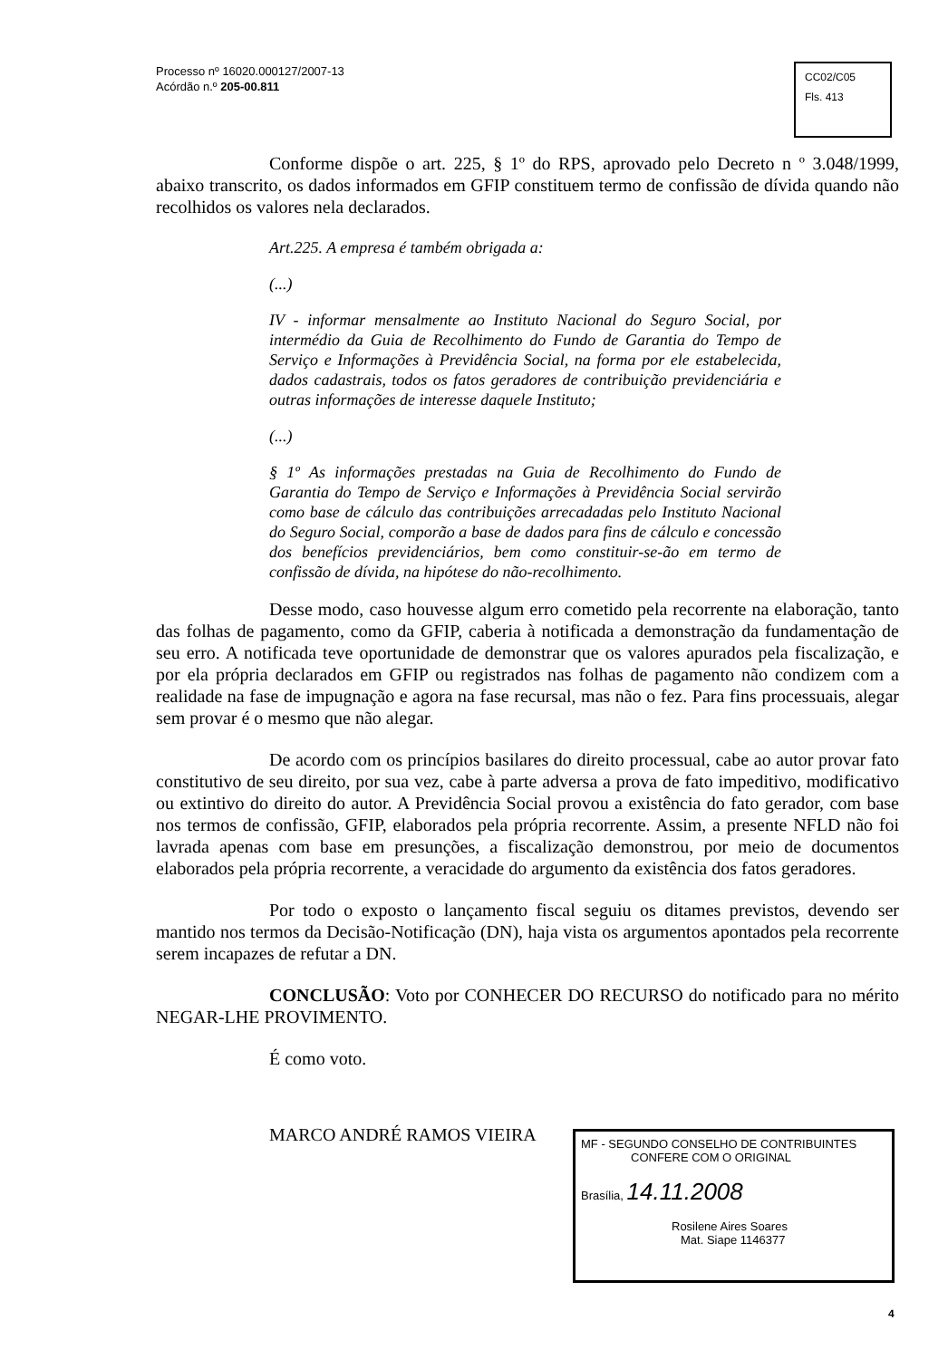Processo nº 16020.000127/2007-13
Acórdão n.º 205-00.811
CC02/C05
Fls. 413
Conforme dispõe o art. 225, § 1º do RPS, aprovado pelo Decreto n º 3.048/1999, abaixo transcrito, os dados informados em GFIP constituem termo de confissão de dívida quando não recolhidos os valores nela declarados.
Art.225. A empresa é também obrigada a:
(...)
IV - informar mensalmente ao Instituto Nacional do Seguro Social, por intermédio da Guia de Recolhimento do Fundo de Garantia do Tempo de Serviço e Informações à Previdência Social, na forma por ele estabelecida, dados cadastrais, todos os fatos geradores de contribuição previdenciária e outras informações de interesse daquele Instituto;
(...)
§ 1º As informações prestadas na Guia de Recolhimento do Fundo de Garantia do Tempo de Serviço e Informações à Previdência Social servirão como base de cálculo das contribuições arrecadadas pelo Instituto Nacional do Seguro Social, comporão a base de dados para fins de cálculo e concessão dos benefícios previdenciários, bem como constituir-se-ão em termo de confissão de dívida, na hipótese do não-recolhimento.
Desse modo, caso houvesse algum erro cometido pela recorrente na elaboração, tanto das folhas de pagamento, como da GFIP, caberia à notificada a demonstração da fundamentação de seu erro. A notificada teve oportunidade de demonstrar que os valores apurados pela fiscalização, e por ela própria declarados em GFIP ou registrados nas folhas de pagamento não condizem com a realidade na fase de impugnação e agora na fase recursal, mas não o fez. Para fins processuais, alegar sem provar é o mesmo que não alegar.
De acordo com os princípios basilares do direito processual, cabe ao autor provar fato constitutivo de seu direito, por sua vez, cabe à parte adversa a prova de fato impeditivo, modificativo ou extintivo do direito do autor. A Previdência Social provou a existência do fato gerador, com base nos termos de confissão, GFIP, elaborados pela própria recorrente. Assim, a presente NFLD não foi lavrada apenas com base em presunções, a fiscalização demonstrou, por meio de documentos elaborados pela própria recorrente, a veracidade do argumento da existência dos fatos geradores.
Por todo o exposto o lançamento fiscal seguiu os ditames previstos, devendo ser mantido nos termos da Decisão-Notificação (DN), haja vista os argumentos apontados pela recorrente serem incapazes de refutar a DN.
CONCLUSÃO: Voto por CONHECER DO RECURSO do notificado para no mérito NEGAR-LHE PROVIMENTO.
É como voto.
MARCO ANDRÉ RAMOS VIEIRA
MF - SEGUNDO CONSELHO DE CONTRIBUINTES
CONFERE COM O ORIGINAL
Brasília, 14.11.2008
Rosilene Aires Soares
Mat. Siape 1146377
4